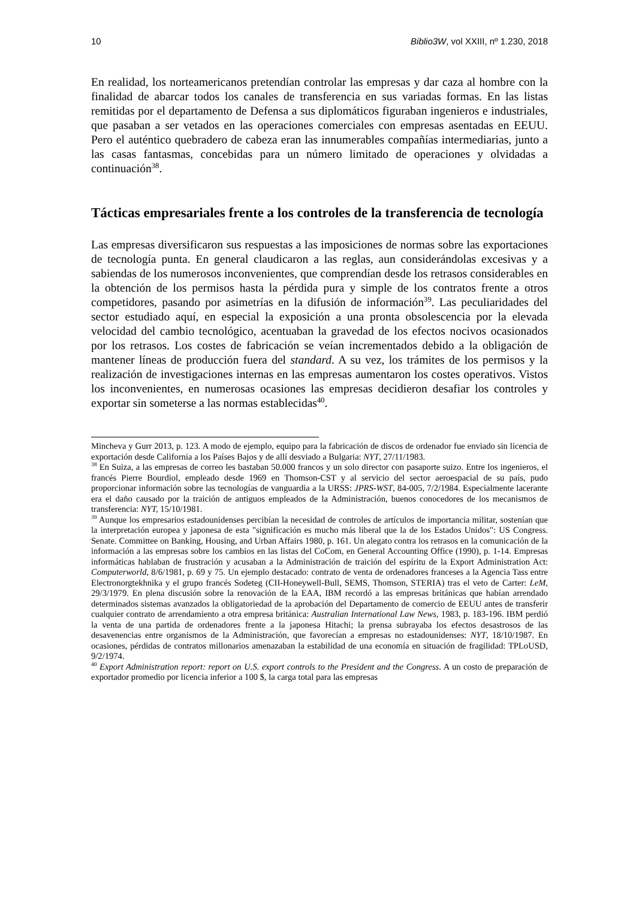10 Biblio3W, vol XXIII, nº 1.230, 2018
En realidad, los norteamericanos pretendían controlar las empresas y dar caza al hombre con la finalidad de abarcar todos los canales de transferencia en sus variadas formas. En las listas remitidas por el departamento de Defensa a sus diplomáticos figuraban ingenieros e industriales, que pasaban a ser vetados en las operaciones comerciales con empresas asentadas en EEUU. Pero el auténtico quebradero de cabeza eran las innumerables compañías intermediarias, junto a las casas fantasmas, concebidas para un número limitado de operaciones y olvidadas a continuación<sup>38</sup>.
Tácticas empresariales frente a los controles de la transferencia de tecnología
Las empresas diversificaron sus respuestas a las imposiciones de normas sobre las exportaciones de tecnología punta. En general claudicaron a las reglas, aun considerándolas excesivas y a sabiendas de los numerosos inconvenientes, que comprendían desde los retrasos considerables en la obtención de los permisos hasta la pérdida pura y simple de los contratos frente a otros competidores, pasando por asimetrías en la difusión de información<sup>39</sup>. Las peculiaridades del sector estudiado aquí, en especial la exposición a una pronta obsolescencia por la elevada velocidad del cambio tecnológico, acentuaban la gravedad de los efectos nocivos ocasionados por los retrasos. Los costes de fabricación se veían incrementados debido a la obligación de mantener líneas de producción fuera del standard. A su vez, los trámites de los permisos y la realización de investigaciones internas en las empresas aumentaron los costes operativos. Vistos los inconvenientes, en numerosas ocasiones las empresas decidieron desafiar los controles y exportar sin someterse a las normas establecidas<sup>40</sup>.
Mincheva y Gurr 2013, p. 123. A modo de ejemplo, equipo para la fabricación de discos de ordenador fue enviado sin licencia de exportación desde California a los Países Bajos y de allí desviado a Bulgaria: NYT, 27/11/1983.
<sup>38</sup> En Suiza, a las empresas de correo les bastaban 50.000 francos y un solo director con pasaporte suizo. Entre los ingenieros, el francés Pierre Bourdiol, empleado desde 1969 en Thomson-CST y al servicio del sector aeroespacial de su país, pudo proporcionar información sobre las tecnologías de vanguardia a la URSS: JPRS-WST, 84-005, 7/2/1984. Especialmente lacerante era el daño causado por la traición de antiguos empleados de la Administración, buenos conocedores de los mecanismos de transferencia: NYT, 15/10/1981.
<sup>39</sup> Aunque los empresarios estadounidenses percibían la necesidad de controles de artículos de importancia militar, sostenían que la interpretación europea y japonesa de esta "significación es mucho más liberal que la de los Estados Unidos": US Congress. Senate. Committee on Banking, Housing, and Urban Affairs 1980, p. 161. Un alegato contra los retrasos en la comunicación de la información a las empresas sobre los cambios en las listas del CoCom, en General Accounting Office (1990), p. 1-14. Empresas informáticas hablaban de frustración y acusaban a la Administración de traición del espíritu de la Export Administration Act: Computerworld, 8/6/1981, p. 69 y 75. Un ejemplo destacado: contrato de venta de ordenadores franceses a la Agencia Tass entre Electronorgtekhnika y el grupo francés Sodeteg (CII-Honeywell-Bull, SEMS, Thomson, STERIA) tras el veto de Carter: LeM, 29/3/1979. En plena discusión sobre la renovación de la EAA, IBM recordó a las empresas británicas que habían arrendado determinados sistemas avanzados la obligatoriedad de la aprobación del Departamento de comercio de EEUU antes de transferir cualquier contrato de arrendamiento a otra empresa británica: Australian International Law News, 1983, p. 183-196. IBM perdió la venta de una partida de ordenadores frente a la japonesa Hitachi; la prensa subrayaba los efectos desastrosos de las desavenencias entre organismos de la Administración, que favorecían a empresas no estadounidenses: NYT, 18/10/1987. En ocasiones, pérdidas de contratos millonarios amenazaban la estabilidad de una economía en situación de fragilidad: TPLoUSD, 9/2/1974.
<sup>40</sup> Export Administration report: report on U.S. export controls to the President and the Congress. A un costo de preparación de exportador promedio por licencia inferior a 100 $, la carga total para las empresas